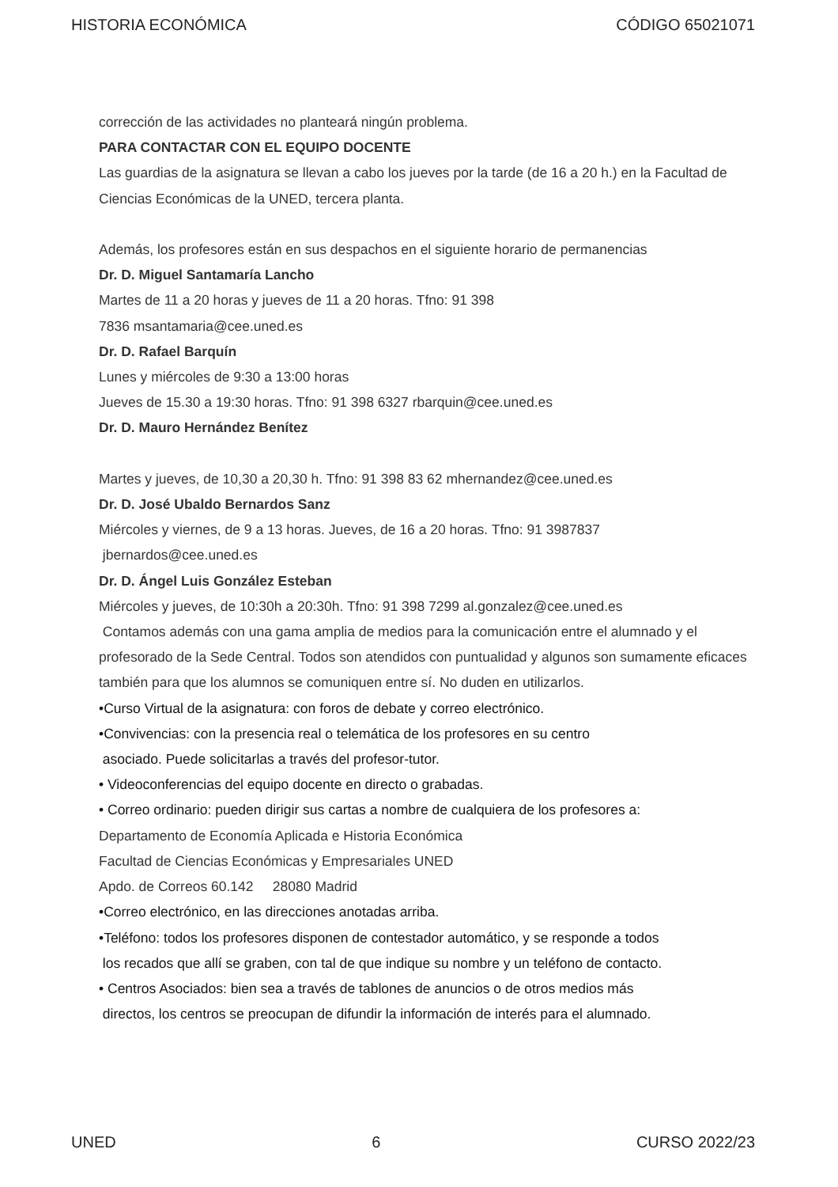HISTORIA ECONÓMICA CÓDIGO 65021071
corrección de las actividades no planteará ningún problema.
PARA CONTACTAR CON EL EQUIPO DOCENTE
Las guardias de la asignatura se llevan a cabo los jueves por la tarde (de 16 a 20 h.) en la Facultad de Ciencias Económicas de la UNED, tercera planta.
Además, los profesores están en sus despachos en el siguiente horario de permanencias
Dr. D. Miguel Santamaría Lancho
Martes de 11 a 20 horas y jueves de 11 a 20 horas. Tfno: 91 398
7836 msantamaria@cee.uned.es
Dr. D. Rafael Barquín
Lunes y miércoles de 9:30 a 13:00 horas
Jueves de 15.30 a 19:30 horas. Tfno: 91 398 6327 rbarquin@cee.uned.es
Dr. D. Mauro Hernández Benítez
Martes y jueves, de 10,30 a 20,30 h. Tfno: 91 398 83 62 mhernandez@cee.uned.es
Dr. D. José Ubaldo Bernardos Sanz
Miércoles y viernes, de 9 a 13 horas. Jueves, de 16 a 20 horas. Tfno: 91 3987837
jbernardos@cee.uned.es
Dr. D. Ángel Luis González Esteban
Miércoles y jueves, de 10:30h a 20:30h. Tfno: 91 398 7299 al.gonzalez@cee.uned.es
Contamos además con una gama amplia de medios para la comunicación entre el alumnado y el profesorado de la Sede Central. Todos son atendidos con puntualidad y algunos son sumamente eficaces también para que los alumnos se comuniquen entre sí. No duden en utilizarlos.
•Curso Virtual de la asignatura: con foros de debate y correo electrónico.
•Convivencias: con la presencia real o telemática de los profesores en su centro
asociado. Puede solicitarlas a través del profesor-tutor.
• Videoconferencias del equipo docente en directo o grabadas.
• Correo ordinario: pueden dirigir sus cartas a nombre de cualquiera de los profesores a:
Departamento de Economía Aplicada e Historia Económica
Facultad de Ciencias Económicas y Empresariales UNED
Apdo. de Correos 60.142 28080 Madrid
•Correo electrónico, en las direcciones anotadas arriba.
•Teléfono: todos los profesores disponen de contestador automático, y se responde a todos
los recados que allí se graben, con tal de que indique su nombre y un teléfono de contacto.
• Centros Asociados: bien sea a través de tablones de anuncios o de otros medios más
directos, los centros se preocupan de difundir la información de interés para el alumnado.
UNED 6 CURSO 2022/23